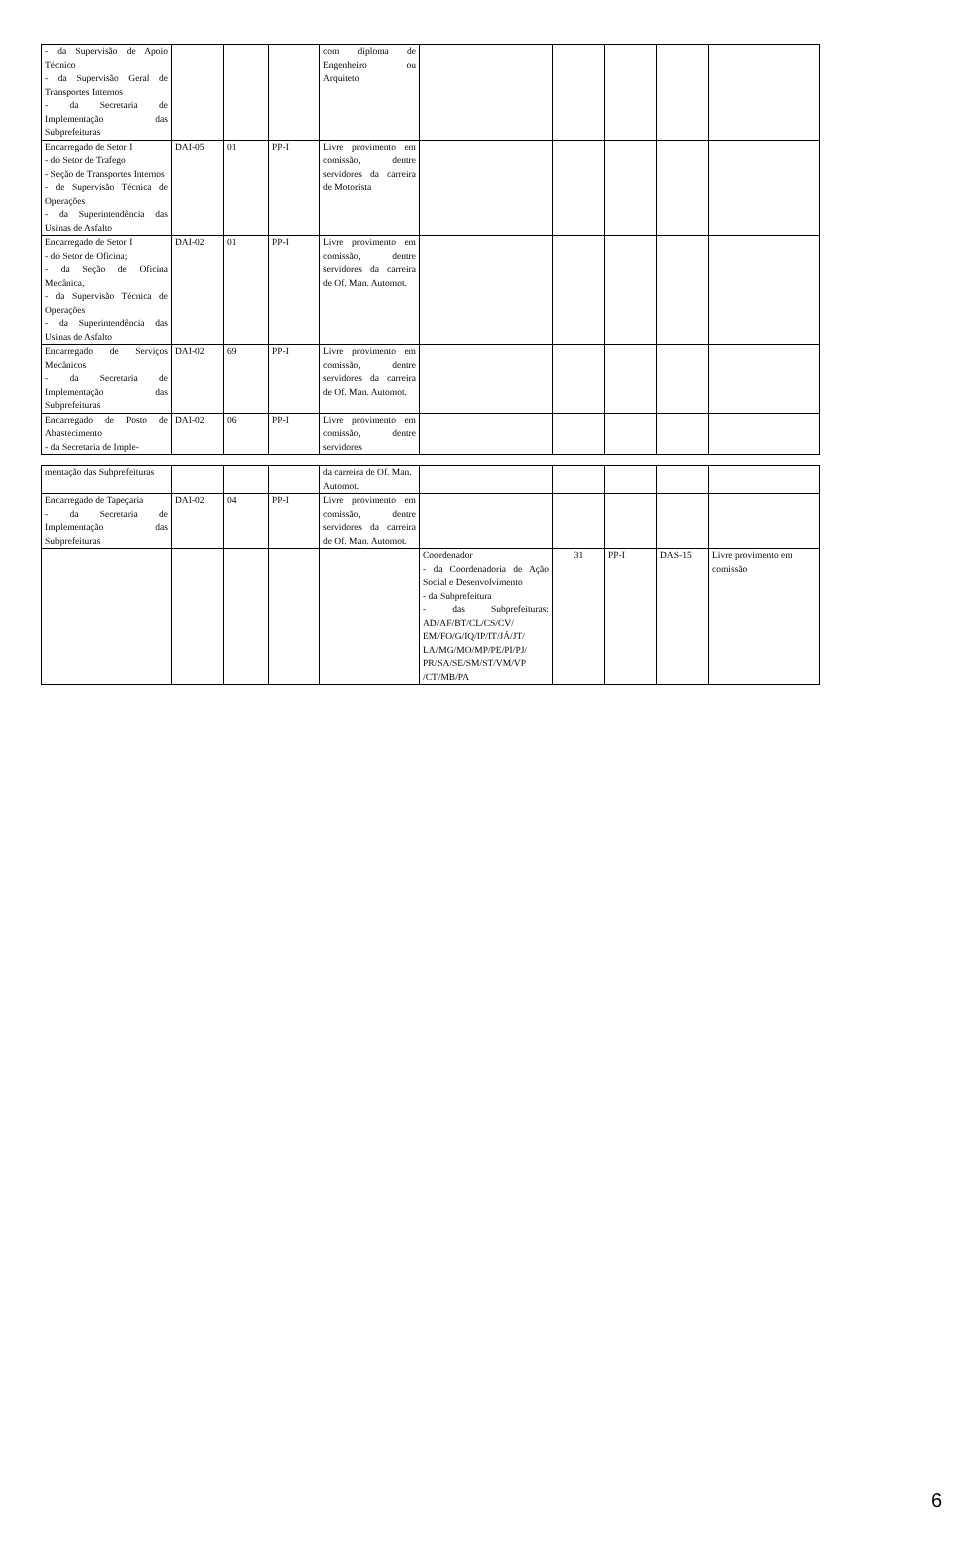| - da Supervisão de Apoio Técnico - da Supervisão Geral de Transportes Internos - da Secretaria de Implementação das Subprefeituras | | | | com diploma de Engenheiro ou Arquiteto | | | | | |
| Encarregado de Setor I - do Setor de Trafego - Seção de Transportes Internos - de Supervisão Técnica de Operações - da Superintendência das Usinas de Asfalto | DAI-05 | 01 | PP-I | Livre provimento em comissão, dentre servidores da carreira de Motorista | | | | | |
| Encarregado de Setor I - do Setor de Oficina; - da Seção de Oficina Mecânica, - da Supervisão Técnica de Operações - da Superintendência das Usinas de Asfalto | DAI-02 | 01 | PP-I | Livre provimento em comissão, dentre servidores da carreira de Of. Man. Automot. | | | | | |
| Encarregado de Serviços Mecânicos - da Secretaria de Implementação das Subprefeituras | DAI-02 | 69 | PP-I | Livre provimento em comissão, dentre servidores da carreira de Of. Man. Automot. | | | | | |
| Encarregado de Posto de Abastecimento - da Secretaria de Imple- | DAI-02 | 06 | PP-I | Livre provimento em comissão, dentre servidores | | | | | |
| mentação das Subprefeituras | | | | da carreira de Of. Man. Automot. | | | | | |
| Encarregado de Tapeçaria - da Secretaria de Implementação das Subprefeituras | DAI-02 | 04 | PP-I | Livre provimento em comissão, dentre servidores da carreira de Of. Man. Automot. | | | | | |
| | | | | | Coordenador - da Coordenadoria de Ação Social e Desenvolvimento - da Subprefeitura - das Subprefeituras: AD/AF/BT/CL/CS/CV/ EM/FO/G/IQ/IP/IT/JÁ/JT/ LA/MG/MO/MP/PE/PI/PJ/ PR/SA/SE/SM/ST/VM/VP /CT/MB/PA | 31 | PP-I | DAS-15 | Livre provimento em comissão |
6